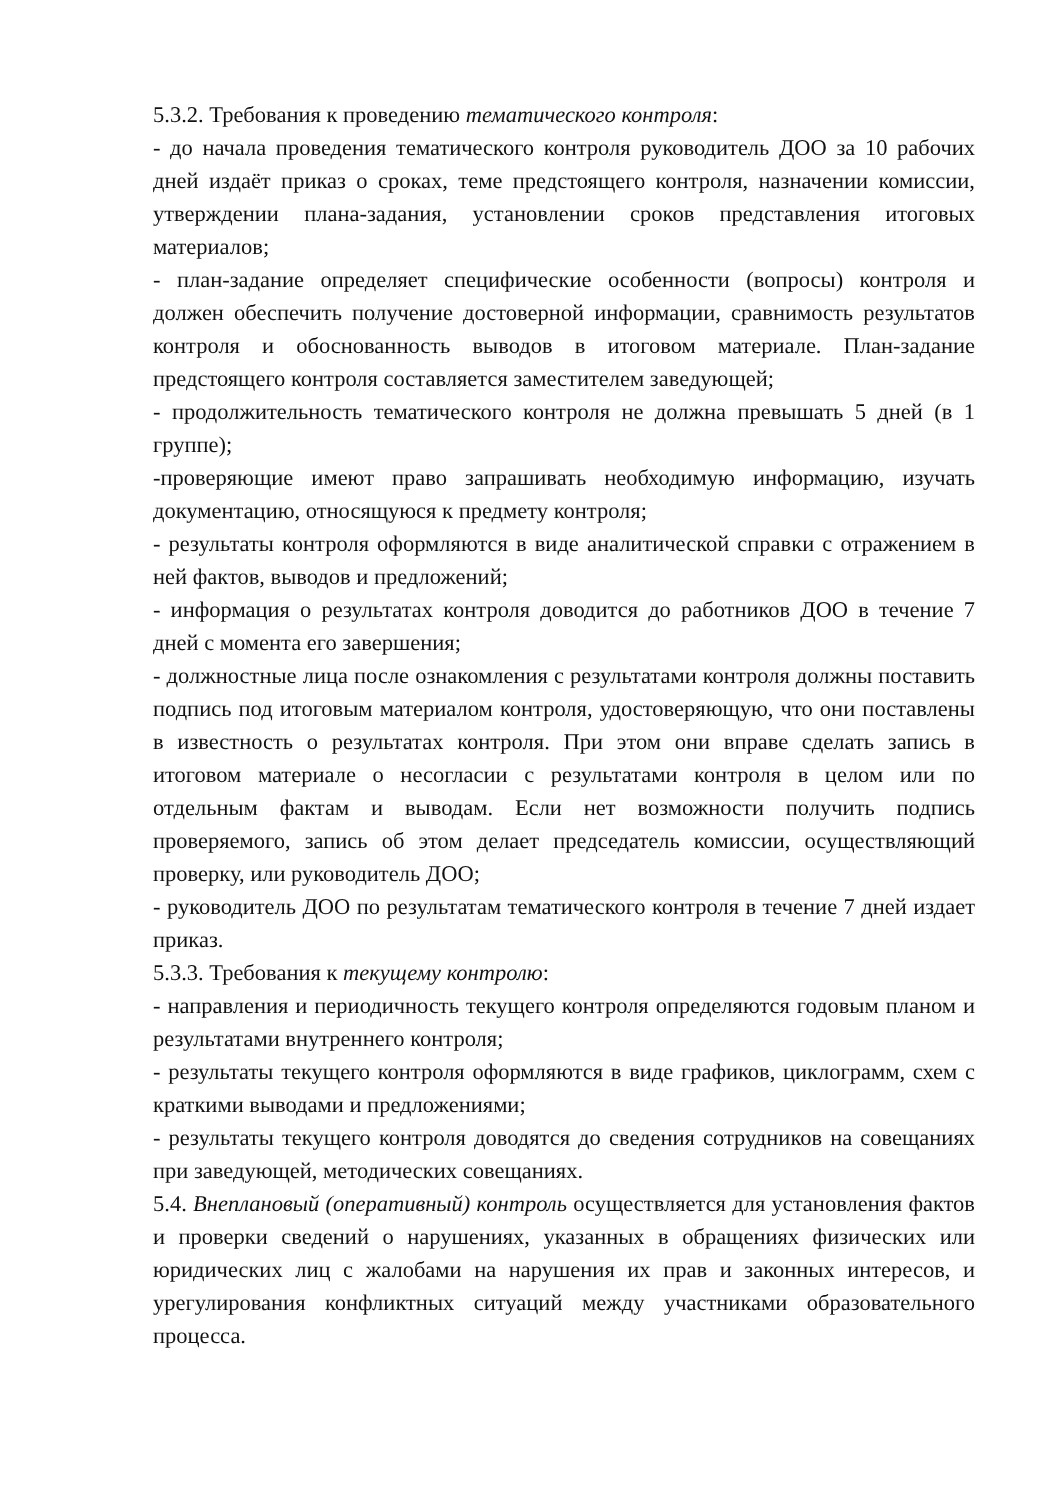5.3.2. Требования к проведению тематического контроля:
- до начала проведения тематического контроля руководитель ДОО за 10 рабочих дней издаёт приказ о сроках, теме предстоящего контроля, назначении комиссии, утверждении плана-задания, установлении сроков представления итоговых материалов;
- план-задание определяет специфические особенности (вопросы) контроля и должен обеспечить получение достоверной информации, сравнимость результатов контроля и обоснованность выводов в итоговом материале. План-задание предстоящего контроля составляется заместителем заведующей;
- продолжительность тематического контроля не должна превышать 5 дней (в 1 группе);
-проверяющие имеют право запрашивать необходимую информацию, изучать документацию, относящуюся к предмету контроля;
- результаты контроля оформляются в виде аналитической справки с отражением в ней фактов, выводов и предложений;
- информация о результатах контроля доводится до работников ДОО в течение 7 дней с момента его завершения;
- должностные лица после ознакомления с результатами контроля должны поставить подпись под итоговым материалом контроля, удостоверяющую, что они поставлены в известность о результатах контроля. При этом они вправе сделать запись в итоговом материале о несогласии с результатами контроля в целом или по отдельным фактам и выводам. Если нет возможности получить подпись проверяемого, запись об этом делает председатель комиссии, осуществляющий проверку, или руководитель ДОО;
- руководитель ДОО по результатам тематического контроля в течение 7 дней издает приказ.
5.3.3. Требования к текущему контролю:
- направления и периодичность текущего контроля определяются годовым планом и результатами внутреннего контроля;
- результаты текущего контроля оформляются в виде графиков, циклограмм, схем с краткими выводами и предложениями;
- результаты текущего контроля доводятся до сведения сотрудников на совещаниях при заведующей, методических совещаниях.
5.4. Внеплановый (оперативный) контроль осуществляется для установления фактов и проверки сведений о нарушениях, указанных в обращениях физических или юридических лиц с жалобами на нарушения их прав и законных интересов, и урегулирования конфликтных ситуаций между участниками образовательного процесса.